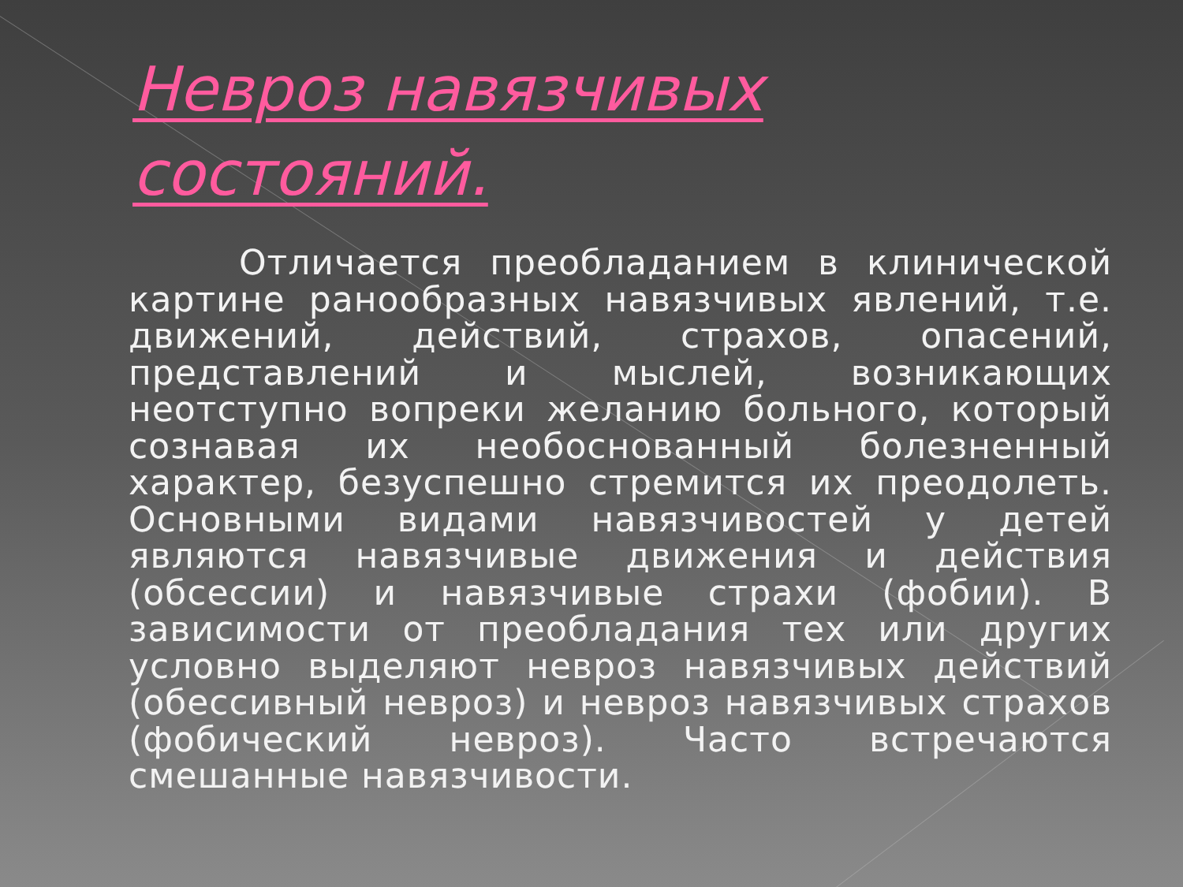Невроз навязчивых состояний.
Отличается преобладанием в клинической картине ранообразных навязчивых явлений, т.е. движений, действий, страхов, опасений, представлений и мыслей, возникающих неотступно вопреки желанию больного, который сознавая их необоснованный болезненный характер, безуспешно стремится их преодолеть. Основными видами навязчивостей у детей являются навязчивые движения и действия (обсессии) и навязчивые страхи (фобии). В зависимости от преобладания тех или других условно выделяют невроз навязчивых действий (обессивный невроз) и невроз навязчивых страхов (фобический невроз). Часто встречаются смешанные навязчивости.